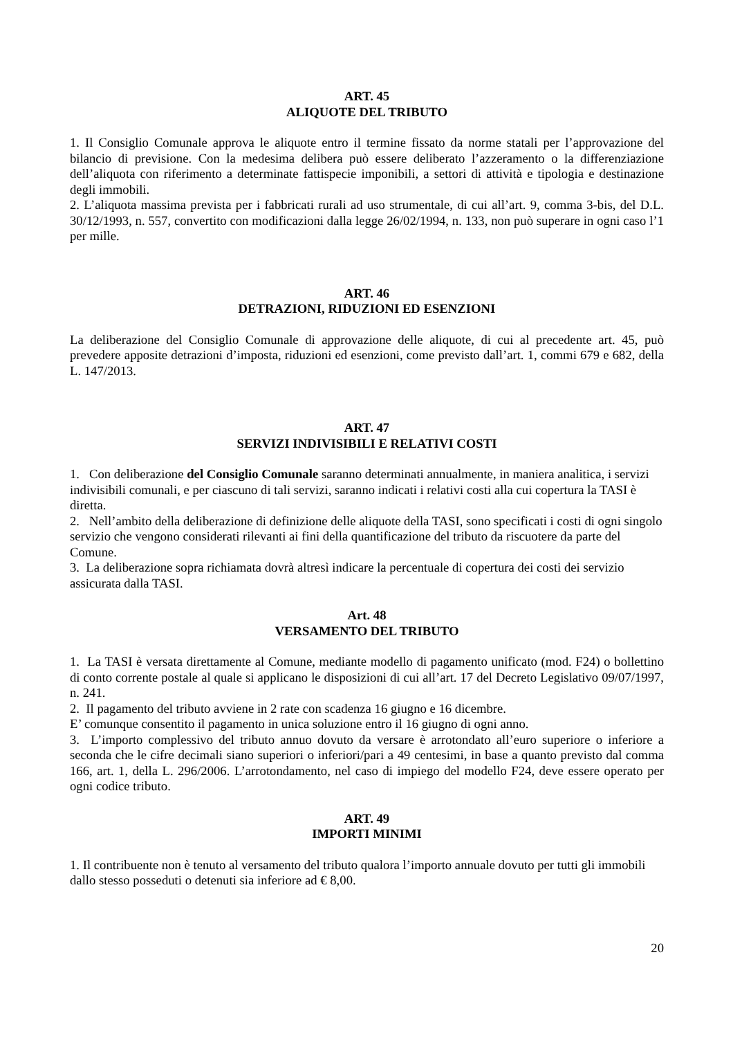ART. 45
ALIQUOTE DEL TRIBUTO
1. Il Consiglio Comunale approva le aliquote entro il termine fissato da norme statali per l’approvazione del bilancio di previsione. Con la medesima delibera può essere deliberato l’azzeramento o la differenziazione dell’aliquota con riferimento a determinate fattispecie imponibili, a settori di attività e tipologia e destinazione degli immobili.
2. L’aliquota massima prevista per i fabbricati rurali ad uso strumentale, di cui all’art. 9, comma 3-bis, del D.L. 30/12/1993, n. 557, convertito con modificazioni dalla legge 26/02/1994, n. 133, non può superare in ogni caso l’1 per mille.
ART. 46
DETRAZIONI, RIDUZIONI ED ESENZIONI
La deliberazione del Consiglio Comunale di approvazione delle aliquote, di cui al precedente art. 45, può prevedere apposite detrazioni d’imposta, riduzioni ed esenzioni, come previsto dall’art. 1, commi 679 e 682, della L. 147/2013.
ART. 47
SERVIZI INDIVISIBILI E RELATIVI COSTI
1. Con deliberazione del Consiglio Comunale saranno determinati annualmente, in maniera analitica, i servizi indivisibili comunali, e per ciascuno di tali servizi, saranno indicati i relativi costi alla cui copertura la TASI è diretta.
2. Nell’ambito della deliberazione di definizione delle aliquote della TASI, sono specificati i costi di ogni singolo servizio che vengono considerati rilevanti ai fini della quantificazione del tributo da riscuotere da parte del Comune.
3. La deliberazione sopra richiamata dovrà altresì indicare la percentuale di copertura dei costi dei servizio assicurata dalla TASI.
Art. 48
VERSAMENTO DEL TRIBUTO
1. La TASI è versata direttamente al Comune, mediante modello di pagamento unificato (mod. F24) o bollettino di conto corrente postale al quale si applicano le disposizioni di cui all’art. 17 del Decreto Legislativo 09/07/1997, n. 241.
2. Il pagamento del tributo avviene in 2 rate con scadenza 16 giugno e 16 dicembre.
E’ comunque consentito il pagamento in unica soluzione entro il 16 giugno di ogni anno.
3. L’importo complessivo del tributo annuo dovuto da versare è arrotondato all’euro superiore o inferiore a seconda che le cifre decimali siano superiori o inferiori/pari a 49 centesimi, in base a quanto previsto dal comma 166, art. 1, della L. 296/2006. L’arrotondamento, nel caso di impiego del modello F24, deve essere operato per ogni codice tributo.
ART. 49
IMPORTI MINIMI
1. Il contribuente non è tenuto al versamento del tributo qualora l’importo annuale dovuto per tutti gli immobili dallo stesso posseduti o detenuti sia inferiore ad € 8,00.
20